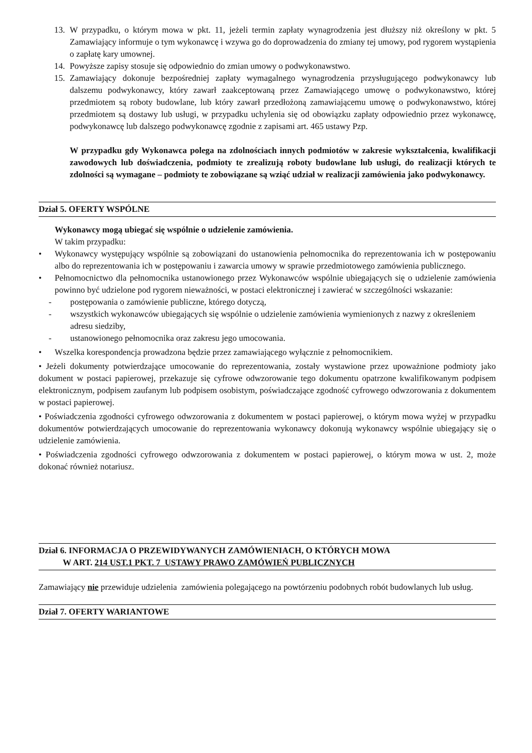13. W przypadku, o którym mowa w pkt. 11, jeżeli termin zapłaty wynagrodzenia jest dłuższy niż określony w pkt. 5 Zamawiający informuje o tym wykonawcę i wzywa go do doprowadzenia do zmiany tej umowy, pod rygorem wystąpienia o zapłatę kary umownej.
14. Powyższe zapisy stosuje się odpowiednio do zmian umowy o podwykonawstwo.
15. Zamawiający dokonuje bezpośredniej zapłaty wymagalnego wynagrodzenia przysługującego podwykonawcy lub dalszemu podwykonawcy, który zawarł zaakceptowaną przez Zamawiającego umowę o podwykonawstwo, której przedmiotem są roboty budowlane, lub który zawarł przedłożoną zamawiającemu umowę o podwykonawstwo, której przedmiotem są dostawy lub usługi, w przypadku uchylenia się od obowiązku zapłaty odpowiednio przez wykonawcę, podwykonawcę lub dalszego podwykonawcę zgodnie z zapisami art. 465 ustawy Pzp.
W przypadku gdy Wykonawca polega na zdolnościach innych podmiotów w zakresie wykształcenia, kwalifikacji zawodowych lub doświadczenia, podmioty te zrealizują roboty budowlane lub usługi, do realizacji których te zdolności są wymagane – podmioty te zobowiązane są wziąć udział w realizacji zamówienia jako podwykonawcy.
Dział 5. OFERTY WSPÓLNE
Wykonawcy mogą ubiegać się wspólnie o udzielenie zamówienia.
W takim przypadku:
• Wykonawcy występujący wspólnie są zobowiązani do ustanowienia pełnomocnika do reprezentowania ich w postępowaniu albo do reprezentowania ich w postępowaniu i zawarcia umowy w sprawie przedmiotowego zamówienia publicznego.
• Pełnomocnictwo dla pełnomocnika ustanowionego przez Wykonawców wspólnie ubiegających się o udzielenie zamówienia powinno być udzielone pod rygorem nieważności, w postaci elektronicznej i zawierać w szczególności wskazanie:
- postępowania o zamówienie publiczne, którego dotyczą,
- wszystkich wykonawców ubiegających się wspólnie o udzielenie zamówienia wymienionych z nazwy z określeniem adresu siedziby,
- ustanowionego pełnomocnika oraz zakresu jego umocowania.
• Wszelka korespondencja prowadzona będzie przez zamawiającego wyłącznie z pełnomocnikiem.
• Jeżeli dokumenty potwierdzające umocowanie do reprezentowania, zostały wystawione przez upoważnione podmioty jako dokument w postaci papierowej, przekazuje się cyfrowe odwzorowanie tego dokumentu opatrzone kwalifikowanym podpisem elektronicznym, podpisem zaufanym lub podpisem osobistym, poświadczające zgodność cyfrowego odwzorowania z dokumentem w postaci papierowej.
• Poświadczenia zgodności cyfrowego odwzorowania z dokumentem w postaci papierowej, o którym mowa wyżej w przypadku dokumentów potwierdzających umocowanie do reprezentowania wykonawcy dokonują wykonawcy wspólnie ubiegający się o udzielenie zamówienia.
• Poświadczenia zgodności cyfrowego odwzorowania z dokumentem w postaci papierowej, o którym mowa w ust. 2, może dokonać również notariusz.
Dział 6. INFORMACJA O PRZEWIDYWANYCH ZAMÓWIENIACH, O KTÓRYCH MOWA
W ART. 214 UST.1 PKT. 7 USTAWY PRAWO ZAMÓWIEŃ PUBLICZNYCH
Zamawiający nie przewiduje udzielenia zamówienia polegającego na powtórzeniu podobnych robót budowlanych lub usług.
Dział 7. OFERTY WARIANTOWE